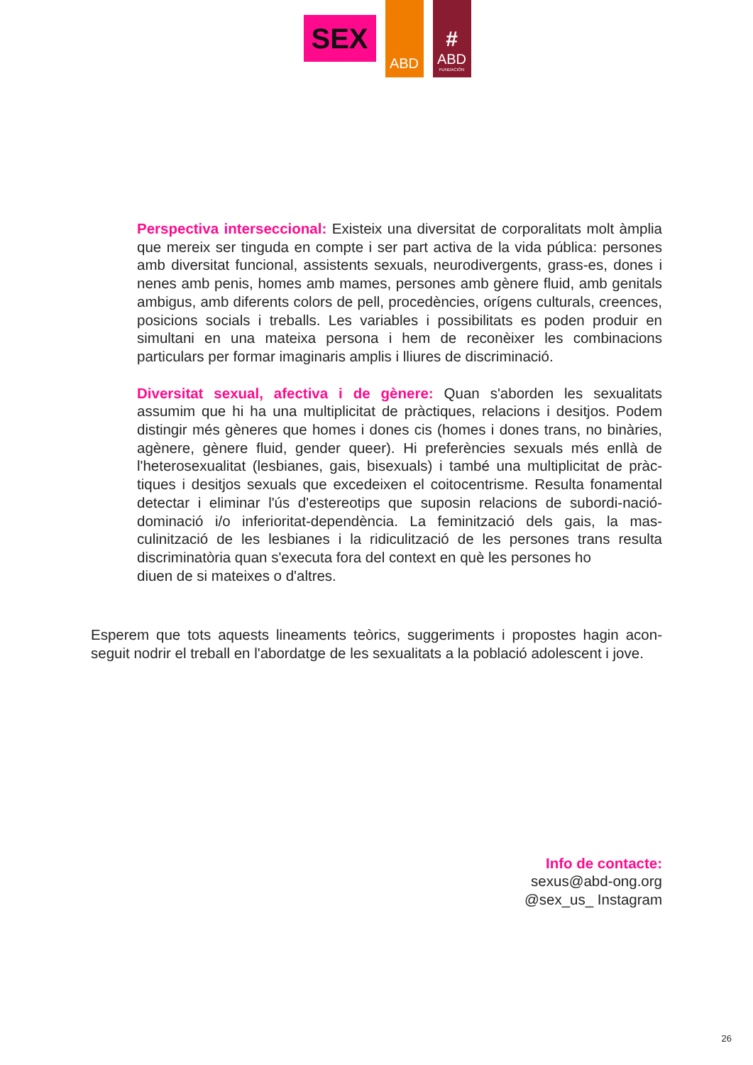SEX
ABD
#
ABD
FUNDACIÓN
Perspectiva interseccional: Existeix una diversitat de corporalitats molt àmplia que mereix ser tinguda en compte i ser part activa de la vida pública: persones amb diversitat funcional, assistents sexuals, neurodivergents, grass-es, dones i nenes amb penis, homes amb mames, persones amb gènere fluid, amb genitals ambigus, amb diferents colors de pell, procedències, orígens culturals, creences, posicions socials i treballs. Les variables i possibilitats es poden produir en simultani en una mateixa persona i hem de reconèixer les combinacions particulars per formar imaginaris amplis i lliures de discriminació.
Diversitat sexual, afectiva i de gènere: Quan s'aborden les sexualitats assumim que hi ha una multiplicitat de pràctiques, relacions i desitjos. Podem distingir més gèneres que homes i dones cis (homes i dones trans, no binàries, agènere, gènere fluid, gender queer). Hi preferències sexuals més enllà de l'heterosexualitat (lesbianes, gais, bisexuals) i també una multiplicitat de pràc-tiques i desitjos sexuals que excedeixen el coitocentrisme. Resulta fonamental detectar i eliminar l'ús d'estereotips que suposin relacions de subordi-nació-dominació i/o inferioritat-dependència. La feminització dels gais, la mas-culinització de les lesbianes i la ridiculització de les persones trans resulta discriminatòria quan s'executa fora del context en què les persones ho
diuen de si mateixes o d'altres.
Esperem que tots aquests lineaments teòrics, suggeriments i propostes hagin acon-seguit nodrir el treball en l'abordatge de les sexualitats a la població adolescent i jove.
Info de contacte:
sexus@abd-ong.org
@sex_us_ Instagram
26